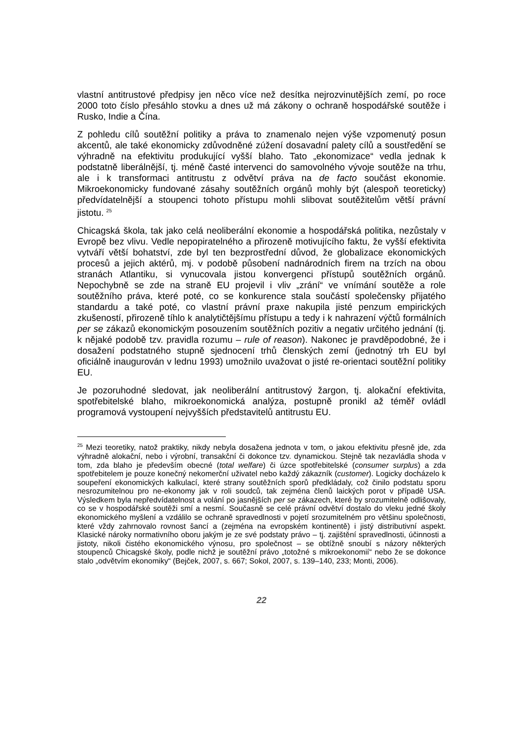vlastní antitrustové předpisy jen něco více než desítka nejrozvinutějších zemí, po roce 2000 toto číslo přesáhlo stovku a dnes už má zákony o ochraně hospodářské soutěže i Rusko, Indie a Čína.
Z pohledu cílů soutěžní politiky a práva to znamenalo nejen výše vzpomenutý posun akcentů, ale také ekonomicky zdůvodněné zúžení dosavadní palety cílů a soustředění se výhradně na efektivitu produkující vyšší blaho. Tato „ekonomizace“ vedla jednak k podstatně liberálnější, tj. méně časté intervenci do samovolného vývoje soutěže na trhu, ale i k transformaci antitrustu z odvětví práva na de facto součást ekonomie. Mikroekonomicky fundované zásahy soutěžních orgánů mohly být (alespoň teoreticky) předvídatelnější a stoupenci tohoto přístupu mohli slibovat soutěžitelům větší právní jistotu. <sup>25</sup>
Chicagská škola, tak jako celá neoliberální ekonomie a hospodářská politika, nezůstaly v Evropě bez vlivu. Vedle nepopiratelného a přirozeně motivujícího faktu, že vyšší efektivita vytváří větší bohatství, zde byl ten bezprostřední důvod, že globalizace ekonomických procesů a jejich aktérů, mj. v podobě působení nadnárodních firem na trzích na obou stranách Atlantiku, si vynucovala jistou konvergenci přístupů soutěžních orgánů. Nepochybně se zde na straně EU projevil i vliv „zrání“ ve vnímání soutěže a role soutěžního práva, které poté, co se konkurence stala součástí společensky přijatého standardu a také poté, co vlastní právní praxe nakupila jisté penzum empirických zkušeností, přirozeně tíhlo k analytičtějšímu přístupu a tedy i k nahrazení výčtů formálních per se zákazů ekonomickým posouzením soutěžních pozitiv a negativ určitého jednání (tj. k nějaké podobě tzv. pravidla rozumu – rule of reason). Nakonec je pravděpodobné, že i dosažení podstatného stupně sjednocení trhů členských zemí (jednotný trh EU byl oficiálně inaugurován v lednu 1993) umožnilo uvažovat o jisté re-orientaci soutěžní politiky EU.
Je pozoruhodné sledovat, jak neoliberální antitrustový žargon, tj. alokační efektivita, spotřebitelské blaho, mikroekonomická analýza, postupně pronikl až téměř ovládl programová vystoupení nejvyšších představitelů antitrustu EU.
<sup>25</sup> Mezi teoretiky, natož praktiky, nikdy nebyla dosažena jednota v tom, o jakou efektivitu přesně jde, zda výhradně alokační, nebo i výrobní, transakční či dokonce tzv. dynamickou. Stejně tak nezavládla shoda v tom, zda blaho je především obecné (total welfare) či úzce spotřebitelské (consumer surplus) a zda spotřebitelem je pouze konečný nekomerční uživatel nebo každý zákazník (customer). Logicky docházelo k soupeření ekonomických kalkulací, které strany soutěžních sporů předkládaly, což činilo podstatu sporu nesrozumitelnou pro ne-ekonomy jak v roli soudců, tak zejména členů laických porot v případě USA. Výsledkem byla nepředvídatelnost a volání po jasnějších per se zákazech, které by srozumitelně odlišovaly, co se v hospodářské soutěži smí a nesmí. Současně se celé právní odvětví dostalo do vleku jedné školy ekonomického myšlení a vzdálilo se ochraně spravedlnosti v pojetí srozumitelném pro většinu společnosti, které vždy zahrnovalo rovnost šancí a (zejména na evropském kontinentě) i jistý distributivní aspekt. Klasické nároky normativního oboru jakým je ze své podstaty právo – tj. zajištění spravedlnosti, účinnosti a jistoty, nikoli čistého ekonomického výnosu, pro společnost – se obtížně snoubí s názory některých stoupenců Chicagské školy, podle nichž je soutěžní právo „totožné s mikroekonomií“ nebo že se dokonce stalo „odvětvím ekonomiky“ (Bejček, 2007, s. 667; Sokol, 2007, s. 139–140, 233; Monti, 2006).
22